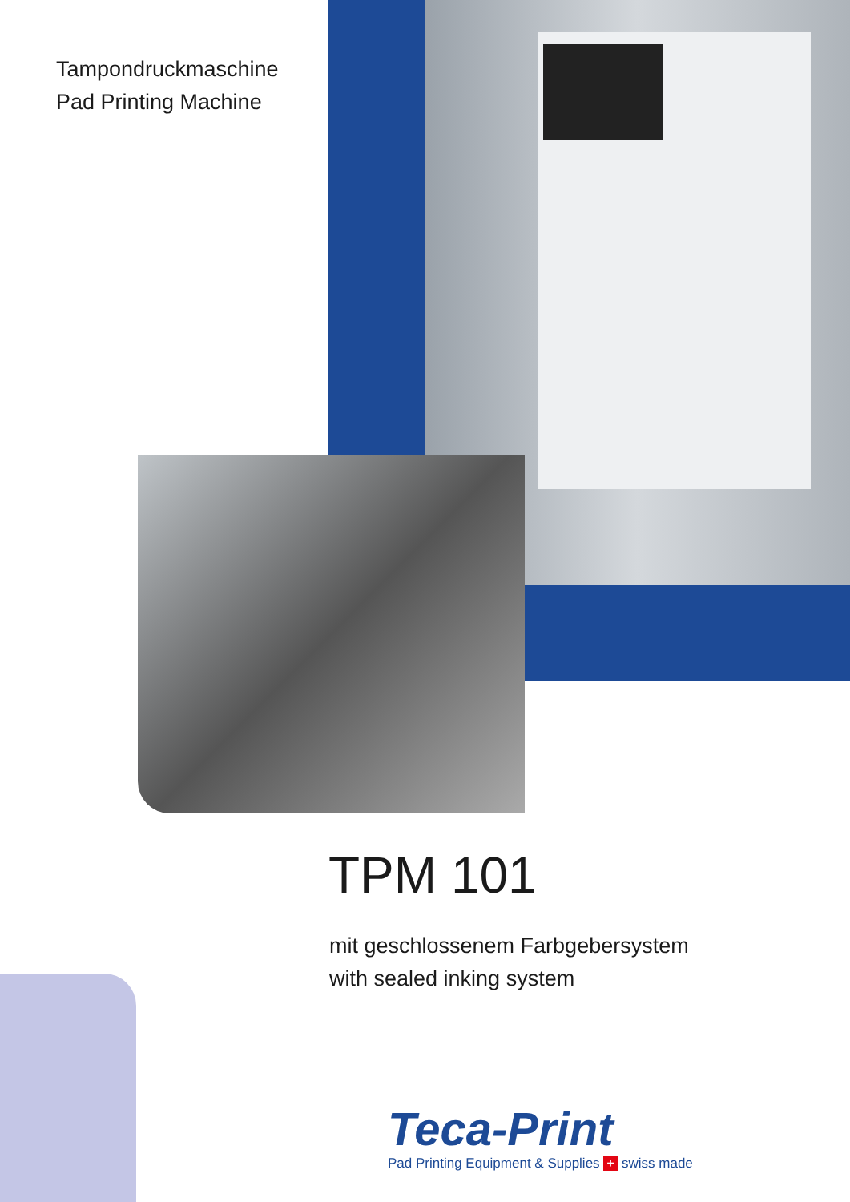Tampondruckmaschine
Pad Printing Machine
TPM 101
mit geschlossenem Farbgebersystem
with sealed inking system
Teca-Print
Pad Printing Equipment & Supplies + swiss made